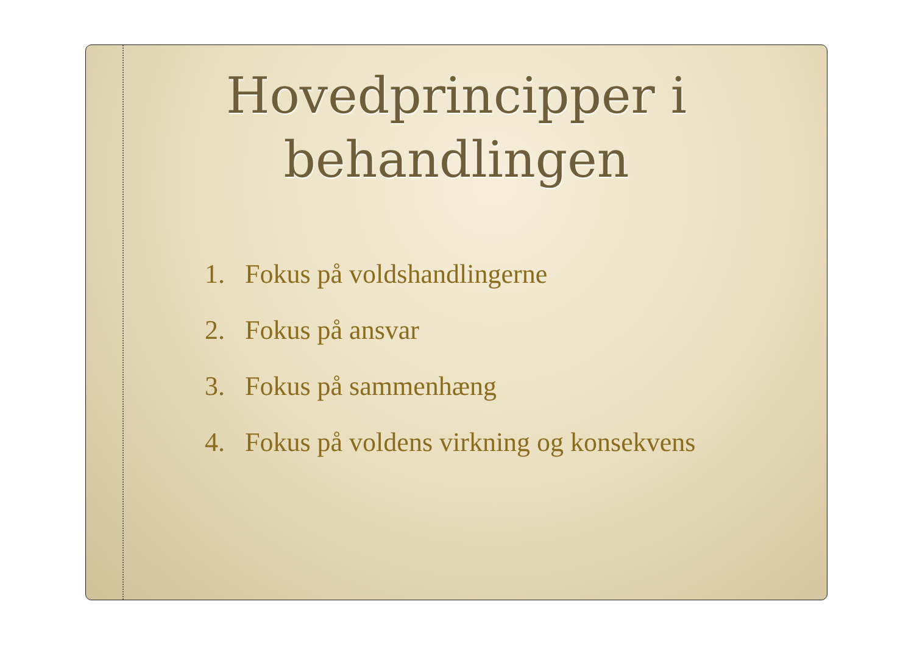Hovedprincipper i
behandlingen
1. Fokus på voldshandlingerne
2. Fokus på ansvar
3. Fokus på sammenhæng
4. Fokus på voldens virkning og konsekvens